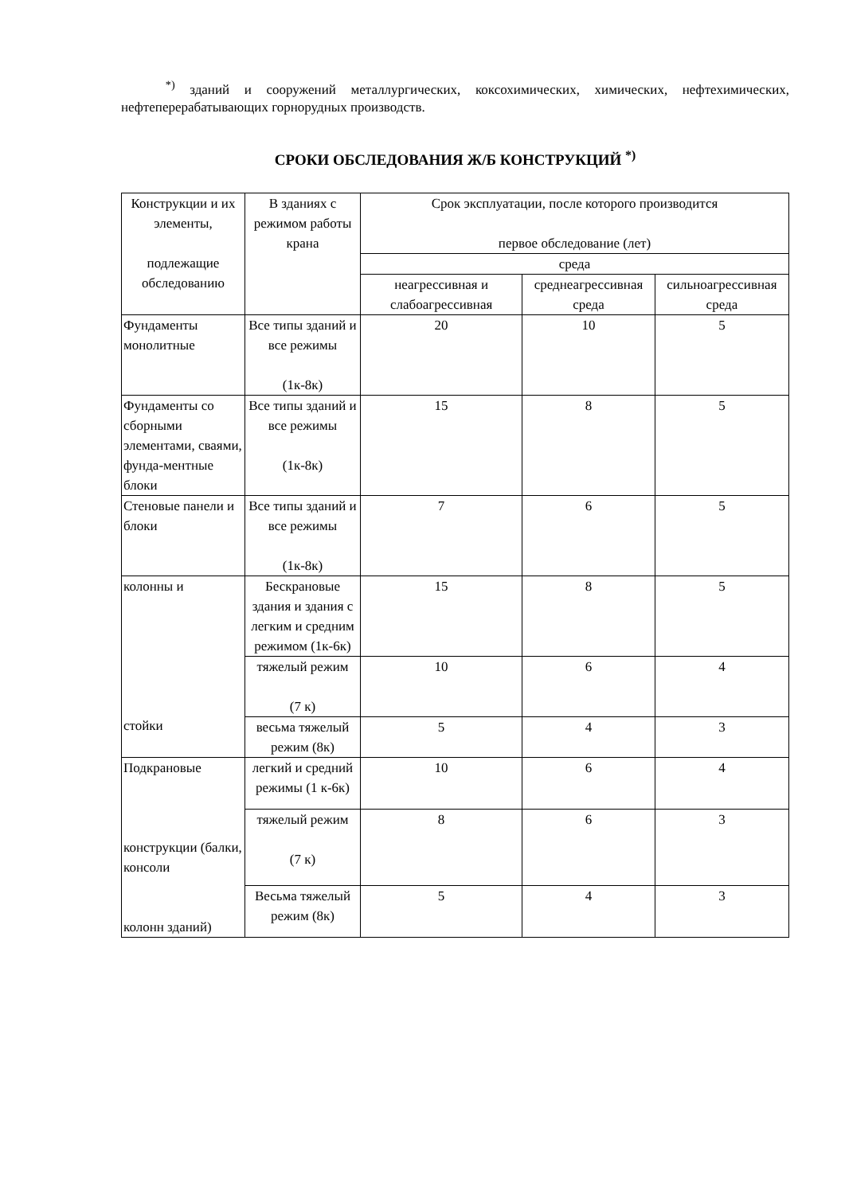<sup>*)</sup> зданий и сооружений металлургических, коксохимических, химических, нефтехимических, нефтеперерабатывающих горнорудных производств.
СРОКИ ОБСЛЕДОВАНИЯ Ж/Б КОНСТРУКЦИЙ <sup>*)</sup>
| Конструкции и их элементы, подлежащие обследованию | В зданиях с режимом работы крана | Срок эксплуатации, после которого производится первое обследование (лет) | | |
| --- | --- | --- | --- | --- |
| | | среда | | |
| | | неагрессивная и слабоагрессивная | среднеагрессивная среда | сильноагрессивная среда |
| Фундаменты монолитные | Все типы зданий и все режимы (1к-8к) | 20 | 10 | 5 |
| Фундаменты со сборными элементами, сваями, фунда-ментные блоки | Все типы зданий и все режимы (1к-8к) | 15 | 8 | 5 |
| Стеновые панели и блоки | Все типы зданий и все режимы (1к-8к) | 7 | 6 | 5 |
| колонны и стойки | Бескрановые здания и здания с легким и средним режимом (1к-6к) | 15 | 8 | 5 |
| | тяжелый режим (7 к) | 10 | 6 | 4 |
| | весьма тяжелый режим (8к) | 5 | 4 | 3 |
| Подкрановые конструкции (балки, консоли колонн зданий) | легкий и средний режимы (1 к-6к) | 10 | 6 | 4 |
| | тяжелый режим (7 к) | 8 | 6 | 3 |
| | Весьма тяжелый режим (8к) | 5 | 4 | 3 |